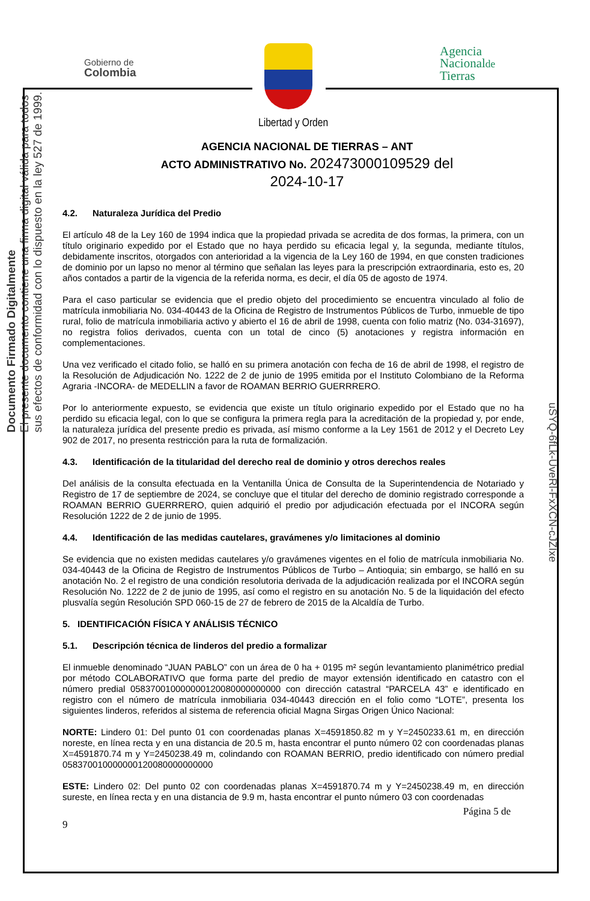Documento Firmado Digitalmente
El presente documento contiene una firma digital válida para todos
sus efectos de conformidad con lo dispuesto en la ley 527 de 1999.
uSYQ-6fLk-UveRl-FxXCN-cJZIxe
Gobierno de
Colombia
Libertad y Orden
Agencia
Nacionalde
Tierras
AGENCIA NACIONAL DE TIERRAS – ANT
ACTO ADMINISTRATIVO No. 202473000109529 del
2024-10-17
4.2. Naturaleza Jurídica del Predio
El artículo 48 de la Ley 160 de 1994 indica que la propiedad privada se acredita de dos formas, la primera, con un título originario expedido por el Estado que no haya perdido su eficacia legal y, la segunda, mediante títulos, debidamente inscritos, otorgados con anterioridad a la vigencia de la Ley 160 de 1994, en que consten tradiciones de dominio por un lapso no menor al término que señalan las leyes para la prescripción extraordinaria, esto es, 20 años contados a partir de la vigencia de la referida norma, es decir, el día 05 de agosto de 1974.
Para el caso particular se evidencia que el predio objeto del procedimiento se encuentra vinculado al folio de matrícula inmobiliaria No. 034-40443 de la Oficina de Registro de Instrumentos Públicos de Turbo, inmueble de tipo rural, folio de matrícula inmobiliaria activo y abierto el 16 de abril de 1998, cuenta con folio matriz (No. 034-31697), no registra folios derivados, cuenta con un total de cinco (5) anotaciones y registra información en complementaciones.
Una vez verificado el citado folio, se halló en su primera anotación con fecha de 16 de abril de 1998, el registro de la Resolución de Adjudicación No. 1222 de 2 de junio de 1995 emitida por el Instituto Colombiano de la Reforma Agraria -INCORA- de MEDELLIN a favor de ROAMAN BERRIO GUERRRERO.
Por lo anteriormente expuesto, se evidencia que existe un título originario expedido por el Estado que no ha perdido su eficacia legal, con lo que se configura la primera regla para la acreditación de la propiedad y, por ende, la naturaleza jurídica del presente predio es privada, así mismo conforme a la Ley 1561 de 2012 y el Decreto Ley 902 de 2017, no presenta restricción para la ruta de formalización.
4.3. Identificación de la titularidad del derecho real de dominio y otros derechos reales
Del análisis de la consulta efectuada en la Ventanilla Única de Consulta de la Superintendencia de Notariado y Registro de 17 de septiembre de 2024, se concluye que el titular del derecho de dominio registrado corresponde a ROAMAN BERRIO GUERRRERO, quien adquirió el predio por adjudicación efectuada por el INCORA según Resolución 1222 de 2 de junio de 1995.
4.4. Identificación de las medidas cautelares, gravámenes y/o limitaciones al dominio
Se evidencia que no existen medidas cautelares y/o gravámenes vigentes en el folio de matrícula inmobiliaria No. 034-40443 de la Oficina de Registro de Instrumentos Públicos de Turbo – Antioquia; sin embargo, se halló en su anotación No. 2 el registro de una condición resolutoria derivada de la adjudicación realizada por el INCORA según Resolución No. 1222 de 2 de junio de 1995, así como el registro en su anotación No. 5 de la liquidación del efecto plusvalía según Resolución SPD 060-15 de 27 de febrero de 2015 de la Alcaldía de Turbo.
5. IDENTIFICACIÓN FÍSICA Y ANÁLISIS TÉCNICO
5.1. Descripción técnica de linderos del predio a formalizar
El inmueble denominado “JUAN PABLO” con un área de 0 ha + 0195 m² según levantamiento planimétrico predial por método COLABORATIVO que forma parte del predio de mayor extensión identificado en catastro con el número predial 058370010000000120080000000000 con dirección catastral “PARCELA 43” e identificado en registro con el número de matrícula inmobiliaria 034-40443 dirección en el folio como “LOTE”, presenta los siguientes linderos, referidos al sistema de referencia oficial Magna Sirgas Origen Único Nacional:
NORTE: Lindero 01: Del punto 01 con coordenadas planas X=4591850.82 m y Y=2450233.61 m, en dirección noreste, en línea recta y en una distancia de 20.5 m, hasta encontrar el punto número 02 con coordenadas planas X=4591870.74 m y Y=2450238.49 m, colindando con ROAMAN BERRIO, predio identificado con número predial 058370010000000120080000000000
ESTE: Lindero 02: Del punto 02 con coordenadas planas X=4591870.74 m y Y=2450238.49 m, en dirección sureste, en línea recta y en una distancia de 9.9 m, hasta encontrar el punto número 03 con coordenadas
Página 5 de
9